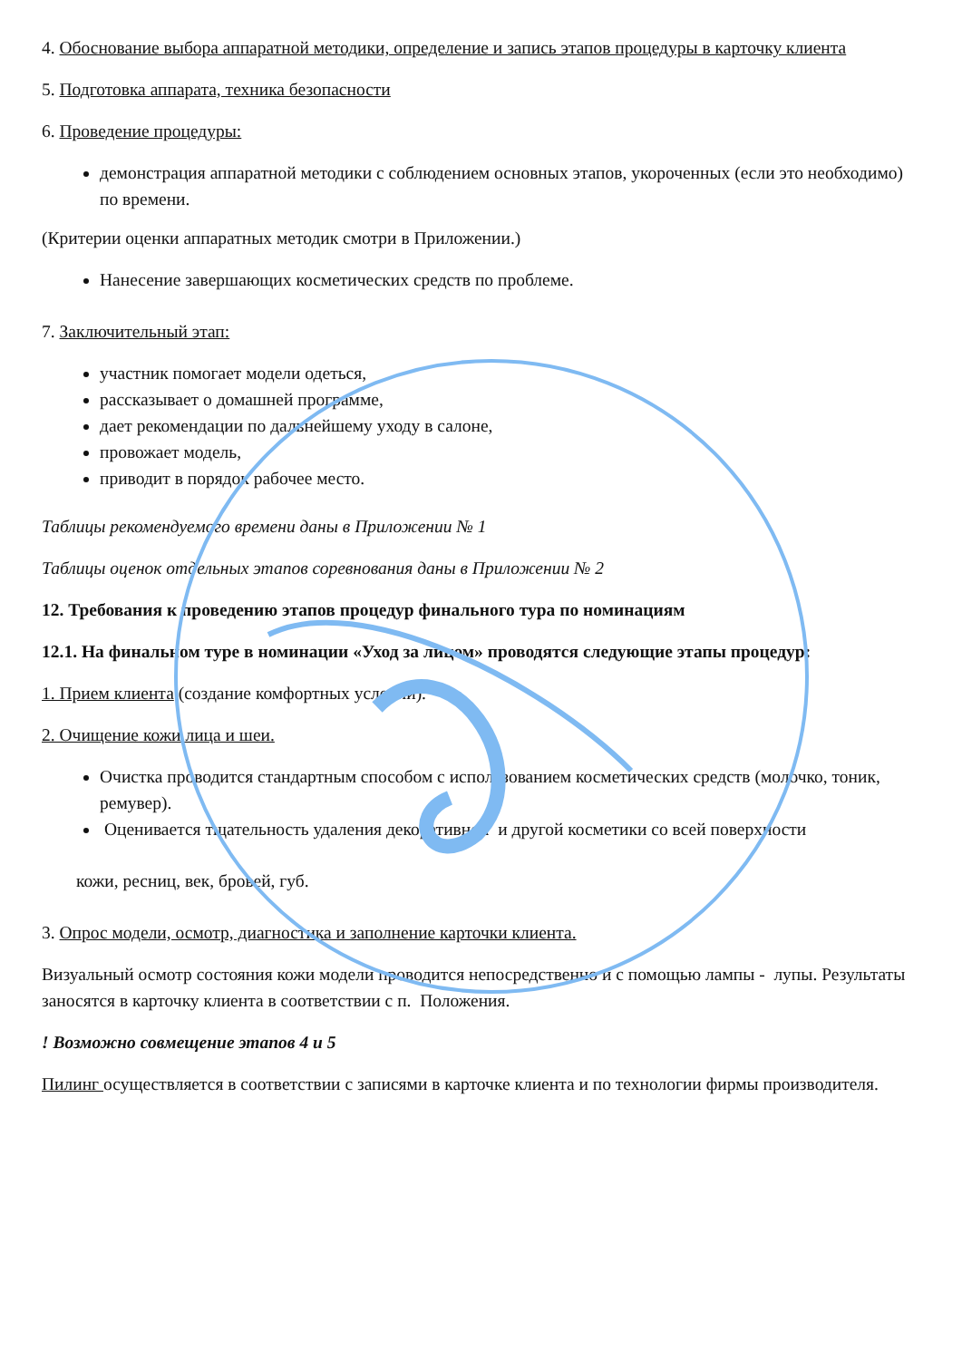4. Обоснование выбора аппаратной методики, определение и запись этапов процедуры в карточку клиента
5. Подготовка аппарата, техника безопасности
6. Проведение процедуры:
демонстрация аппаратной методики с соблюдением основных этапов, укороченных (если это необходимо) по времени.
(Критерии оценки аппаратных методик смотри в Приложении.)
Нанесение завершающих косметических средств по проблеме.
7. Заключительный этап:
участник помогает модели одеться,
рассказывает о домашней программе,
дает рекомендации по дальнейшему уходу в салоне,
провожает модель,
приводит в порядок рабочее место.
Таблицы рекомендуемого времени даны в Приложении № 1
Таблицы оценок отдельных этапов соревнования даны в Приложении № 2
12. Требования к проведению этапов процедур финального тура по номинациям
12.1. На финальном туре в номинации «Уход за лицом» проводятся следующие этапы процедур:
1. Прием клиента (создание комфортных условий).
2. Очищение кожи лица и шеи.
Очистка проводится стандартным способом с использованием косметических средств (молочко, тоник, ремувер).
Оценивается тщательность удаления декоративной и другой косметики со всей поверхности
кожи, ресниц, век, бровей, губ.
3. Опрос модели, осмотр, диагностика и заполнение карточки клиента.
Визуальный осмотр состояния кожи модели проводится непосредственно и с помощью лампы - лупы. Результаты заносятся в карточку клиента в соответствии с п. Положения.
! Возможно совмещение этапов 4 и 5
Пилинг осуществляется в соответствии с записями в карточке клиента и по технологии фирмы производителя.